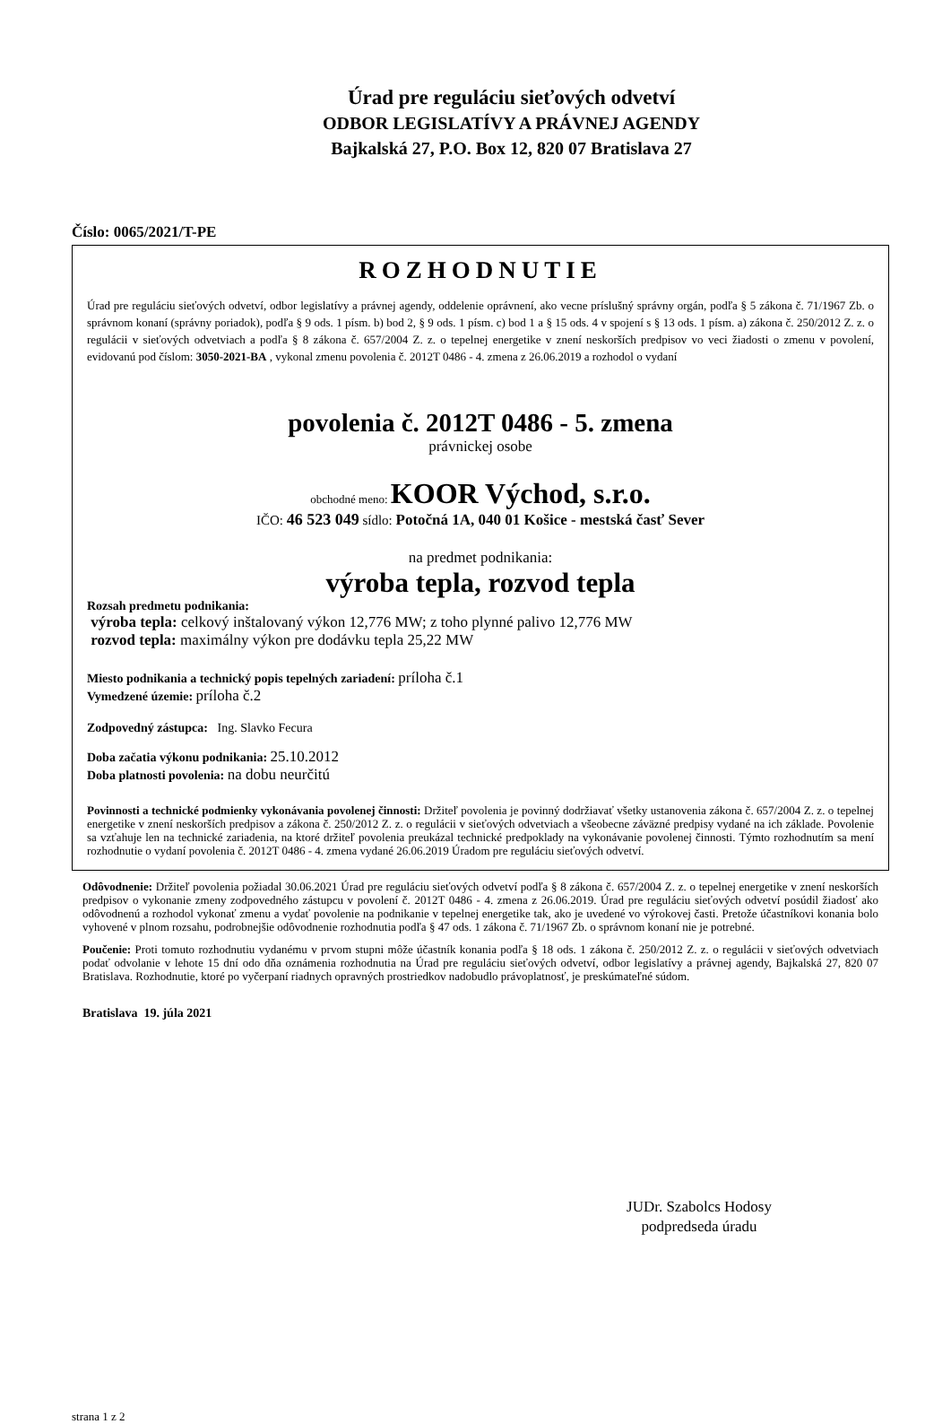Úrad pre reguláciu sieťových odvetví
ODBOR LEGISLATÍVY A PRÁVNEJ AGENDY
Bajkalská 27, P.O. Box 12, 820 07 Bratislava 27
Číslo: 0065/2021/T-PE
ROZHODNUTIE
Úrad pre reguláciu sieťových odvetví, odbor legislatívy a právnej agendy, oddelenie oprávnení, ako vecne príslušný správny orgán, podľa § 5 zákona č. 71/1967 Zb. o správnom konaní (správny poriadok), podľa § 9 ods. 1 písm. b) bod 2, § 9 ods. 1 písm. c) bod 1 a § 15 ods. 4 v spojení s § 13 ods. 1 písm. a) zákona č. 250/2012 Z. z. o regulácii v sieťových odvetviach a podľa § 8 zákona č. 657/2004 Z. z. o tepelnej energetike v znení neskorších predpisov vo veci žiadosti o zmenu v povolení, evidovanú pod číslom: 3050-2021-BA , vykonal zmenu povolenia č. 2012T 0486 - 4. zmena z 26.06.2019 a rozhodol o vydaní
povolenia č. 2012T 0486 - 5. zmena
právnickej osobe
obchodné meno: KOOR Východ, s.r.o.
IČO: 46 523 049 sídlo: Potočná 1A, 040 01 Košice - mestská časť Sever
na predmet podnikania:
výroba tepla, rozvod tepla
Rozsah predmetu podnikania:
výroba tepla: celkový inštalovaný výkon 12,776 MW; z toho plynné palivo 12,776 MW
rozvod tepla: maximálny výkon pre dodávku tepla 25,22 MW
Miesto podnikania a technický popis tepelných zariadení: príloha č.1
Vymedzené územie: príloha č.2
Zodpovedný zástupca: Ing. Slavko Fecura
Doba začatia výkonu podnikania: 25.10.2012
Doba platnosti povolenia: na dobu neurčitú
Povinnosti a technické podmienky vykonávania povolenej činnosti: Držiteľ povolenia je povinný dodržiavať všetky ustanovenia zákona č. 657/2004 Z. z. o tepelnej energetike v znení neskorších predpisov a zákona č. 250/2012 Z. z. o regulácii v sieťových odvetviach a všeobecne záväzné predpisy vydané na ich základe. Povolenie sa vzťahuje len na technické zariadenia, na ktoré držiteľ povolenia preukázal technické predpoklady na vykonávanie povolenej činnosti. Týmto rozhodnutím sa mení rozhodnutie o vydaní povolenia č. 2012T 0486 - 4. zmena vydané 26.06.2019 Úradom pre reguláciu sieťových odvetví.
Odôvodnenie: Držiteľ povolenia požiadal 30.06.2021 Úrad pre reguláciu sieťových odvetví podľa § 8 zákona č. 657/2004 Z. z. o tepelnej energetike v znení neskorších predpisov o vykonanie zmeny zodpovedného zástupcu v povolení č. 2012T 0486 - 4. zmena z 26.06.2019. Úrad pre reguláciu sieťových odvetví posúdil žiadosť ako odôvodnenú a rozhodol vykonať zmenu a vydať povolenie na podnikanie v tepelnej energetike tak, ako je uvedené vo výrokovej časti. Pretože účastníkovi konania bolo vyhovené v plnom rozsahu, podrobnejšie odôvodnenie rozhodnutia podľa § 47 ods. 1 zákona č. 71/1967 Zb. o správnom konaní nie je potrebné.
Poučenie: Proti tomuto rozhodnutiu vydanému v prvom stupni môže účastník konania podľa § 18 ods. 1 zákona č. 250/2012 Z. z. o regulácii v sieťových odvetviach podať odvolanie v lehote 15 dní odo dňa oznámenia rozhodnutia na Úrad pre reguláciu sieťových odvetví, odbor legislatívy a právnej agendy, Bajkalská 27, 820 07 Bratislava. Rozhodnutie, ktoré po vyčerpaní riadnych opravných prostriedkov nadobudlo právoplatnosť, je preskúmateľné súdom.
Bratislava 19. júla 2021
JUDr. Szabolcs Hodosy
podpredseda úradu
strana 1 z 2